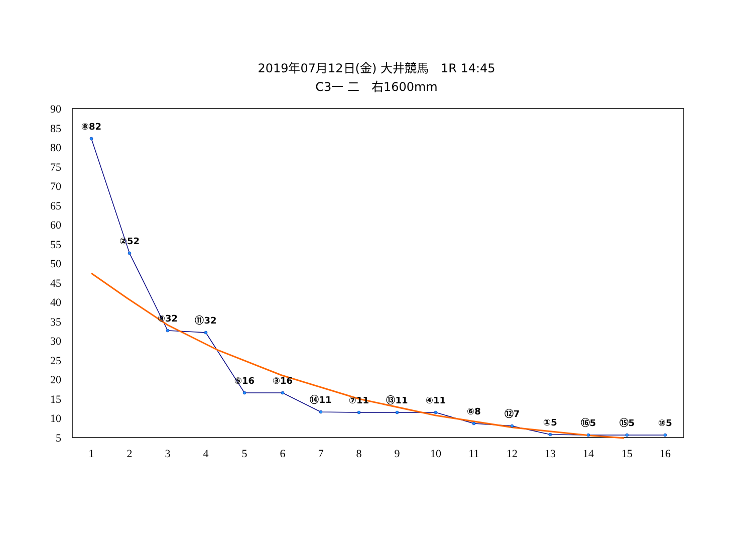2019年07月12日(金) 大井競馬　1R 14:45
C3一 二　右1600mm
90
85
80
75
70
65
60
55
50
45
40
35
30
25
20
15
10
5
1
2
3
4
5
6
7
8
9
10
11
12
13
14
15
16
⑧82
②52
⑨32
⑪32
⑤16
③16
⑭11
⑦11
⑬11
④11
⑥8
⑫7
①5
⑯5
⑮5
⑩5